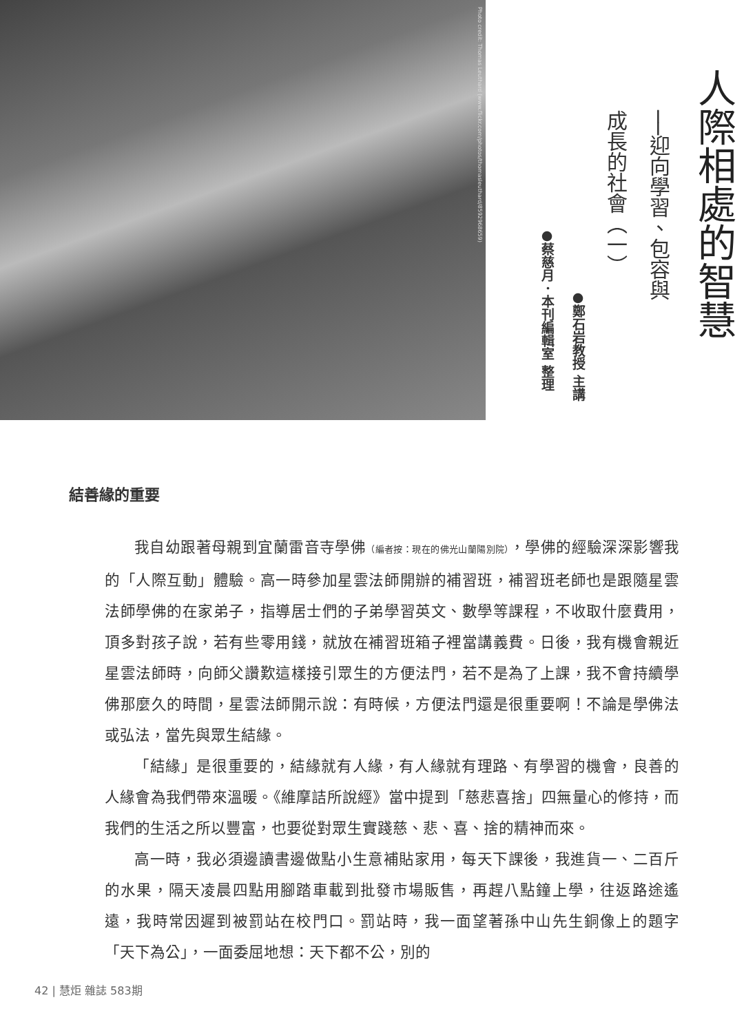Photo credit: Thomas Leuthard (www.flickr.com/photos/thomasleuthard/8592968659)
人際相處的智慧
──迎向學習、包容與
成長的社會（一）
●鄭石岩教授 主講
●蔡慈月．本刊編輯室 整理
結善緣的重要
我自幼跟著母親到宜蘭雷音寺學佛（編者按：現在的佛光山蘭陽別院），學佛的經驗深深影響我的「人際互動」體驗。高一時參加星雲法師開辦的補習班，補習班老師也是跟隨星雲法師學佛的在家弟子，指導居士們的子弟學習英文、數學等課程，不收取什麼費用，頂多對孩子說，若有些零用錢，就放在補習班箱子裡當講義費。日後，我有機會親近星雲法師時，向師父讚歎這樣接引眾生的方便法門，若不是為了上課，我不會持續學佛那麼久的時間，星雲法師開示說：有時候，方便法門還是很重要啊！不論是學佛法或弘法，當先與眾生結緣。
「結緣」是很重要的，結緣就有人緣，有人緣就有理路、有學習的機會，良善的人緣會為我們帶來溫暖。《維摩詰所說經》當中提到「慈悲喜捨」四無量心的修持，而我們的生活之所以豐富，也要從對眾生實踐慈、悲、喜、捨的精神而來。
高一時，我必須邊讀書邊做點小生意補貼家用，每天下課後，我進貨一、二百斤的水果，隔天凌晨四點用腳踏車載到批發市場販售，再趕八點鐘上學，往返路途遙遠，我時常因遲到被罰站在校門口。罰站時，我一面望著孫中山先生銅像上的題字「天下為公」，一面委屈地想：天下都不公，別的
42 | 慧炬 雜誌 583期